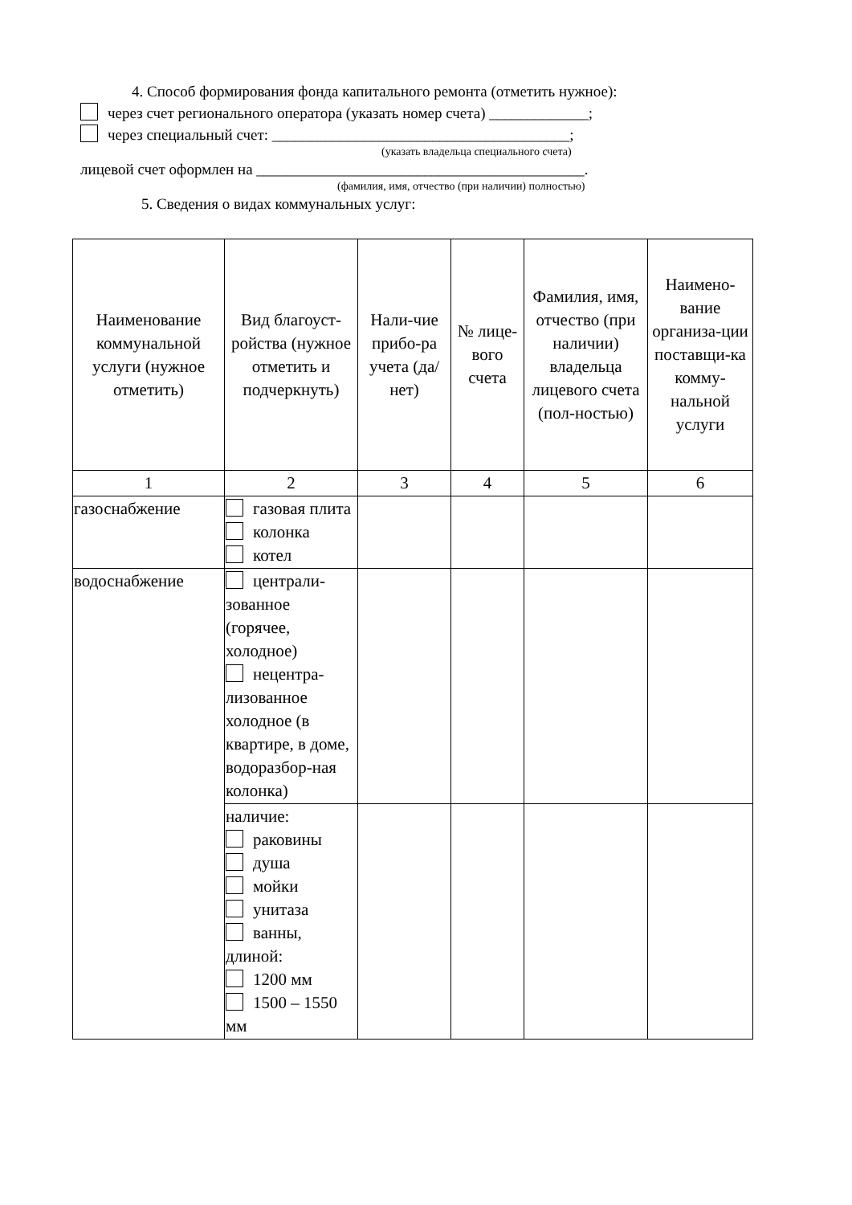4. Способ формирования фонда капитального ремонта (отметить нужное):
через счет регионального оператора (указать номер счета) _____________;
через специальный счет: _______________________________________;
(указать владельца специального счета)
лицевой счет оформлен на ___________________________________________.
(фамилия, имя, отчество (при наличии) полностью)
5. Сведения о видах коммунальных услуг:
| Наименование коммунальной услуги (нужное отметить) | Вид благоуст-ройства (нужное отметить и подчеркнуть) | Нали-чие прибо-ра учета (да/нет) | № лице-вого счета | Фамилия, имя, отчество (при наличии) владельца лицевого счета (пол-ностью) | Наимено-вание организа-ции поставщи-ка комму-нальной услуги |
| --- | --- | --- | --- | --- | --- |
| 1 | 2 | 3 | 4 | 5 | 6 |
| газоснабжение | газовая плита колонка котел | | | | |
| водоснабжение | централи-зованное (горячее, холодное) нецентра-лизованное холодное (в квартире, в доме, водоразбор-ная колонка) | | | | |
| | наличие: раковины душа мойки унитаза ванны, длиной: 1200 мм 1500 – 1550 мм | | | | |